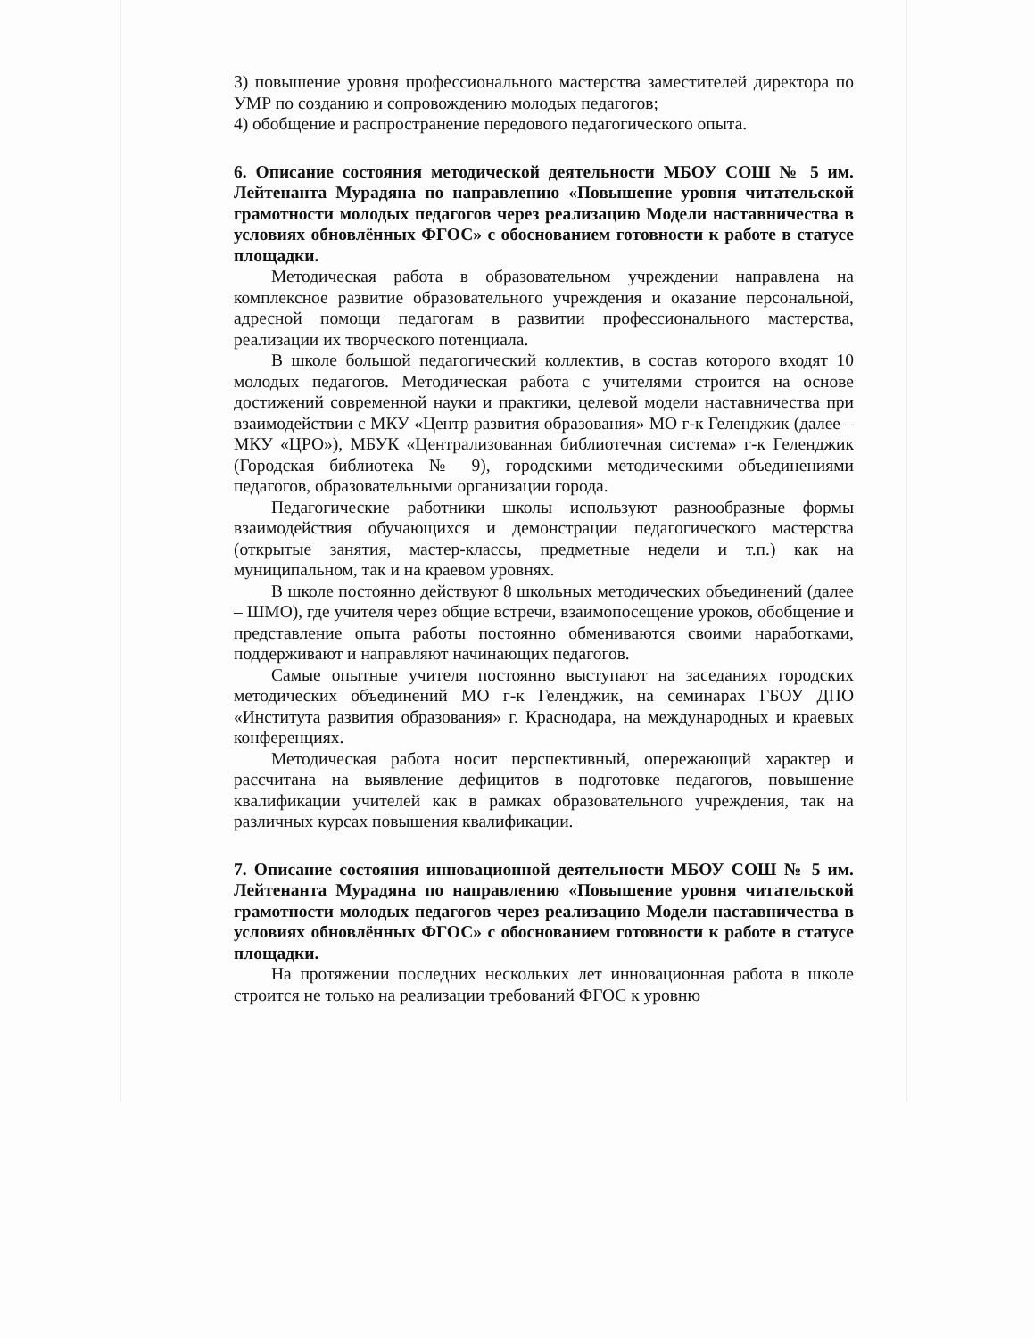3) повышение уровня профессионального мастерства заместителей директора по УМР по созданию и сопровождению молодых педагогов;
4) обобщение и распространение передового педагогического опыта.
6. Описание состояния методической деятельности МБОУ СОШ № 5 им. Лейтенанта Мурадяна по направлению «Повышение уровня читательской грамотности молодых педагогов через реализацию Модели наставничества в условиях обновлённых ФГОС» с обоснованием готовности к работе в статусе площадки.
Методическая работа в образовательном учреждении направлена на комплексное развитие образовательного учреждения и оказание персональной, адресной помощи педагогам в развитии профессионального мастерства, реализации их творческого потенциала.
В школе большой педагогический коллектив, в состав которого входят 10 молодых педагогов. Методическая работа с учителями строится на основе достижений современной науки и практики, целевой модели наставничества при взаимодействии с МКУ «Центр развития образования» МО г-к Геленджик (далее – МКУ «ЦРО»), МБУК «Централизованная библиотечная система» г-к Геленджик (Городская библиотека № 9), городскими методическими объединениями педагогов, образовательными организации города.
Педагогические работники школы используют разнообразные формы взаимодействия обучающихся и демонстрации педагогического мастерства (открытые занятия, мастер-классы, предметные недели и т.п.) как на муниципальном, так и на краевом уровнях.
В школе постоянно действуют 8 школьных методических объединений (далее – ШМО), где учителя через общие встречи, взаимопосещение уроков, обобщение и представление опыта работы постоянно обмениваются своими наработками, поддерживают и направляют начинающих педагогов.
Самые опытные учителя постоянно выступают на заседаниях городских методических объединений МО г-к Геленджик, на семинарах ГБОУ ДПО «Института развития образования» г. Краснодара, на международных и краевых конференциях.
Методическая работа носит перспективный, опережающий характер и рассчитана на выявление дефицитов в подготовке педагогов, повышение квалификации учителей как в рамках образовательного учреждения, так на различных курсах повышения квалификации.
7. Описание состояния инновационной деятельности МБОУ СОШ № 5 им. Лейтенанта Мурадяна по направлению «Повышение уровня читательской грамотности молодых педагогов через реализацию Модели наставничества в условиях обновлённых ФГОС» с обоснованием готовности к работе в статусе площадки.
На протяжении последних нескольких лет инновационная работа в школе строится не только на реализации требований ФГОС к уровню